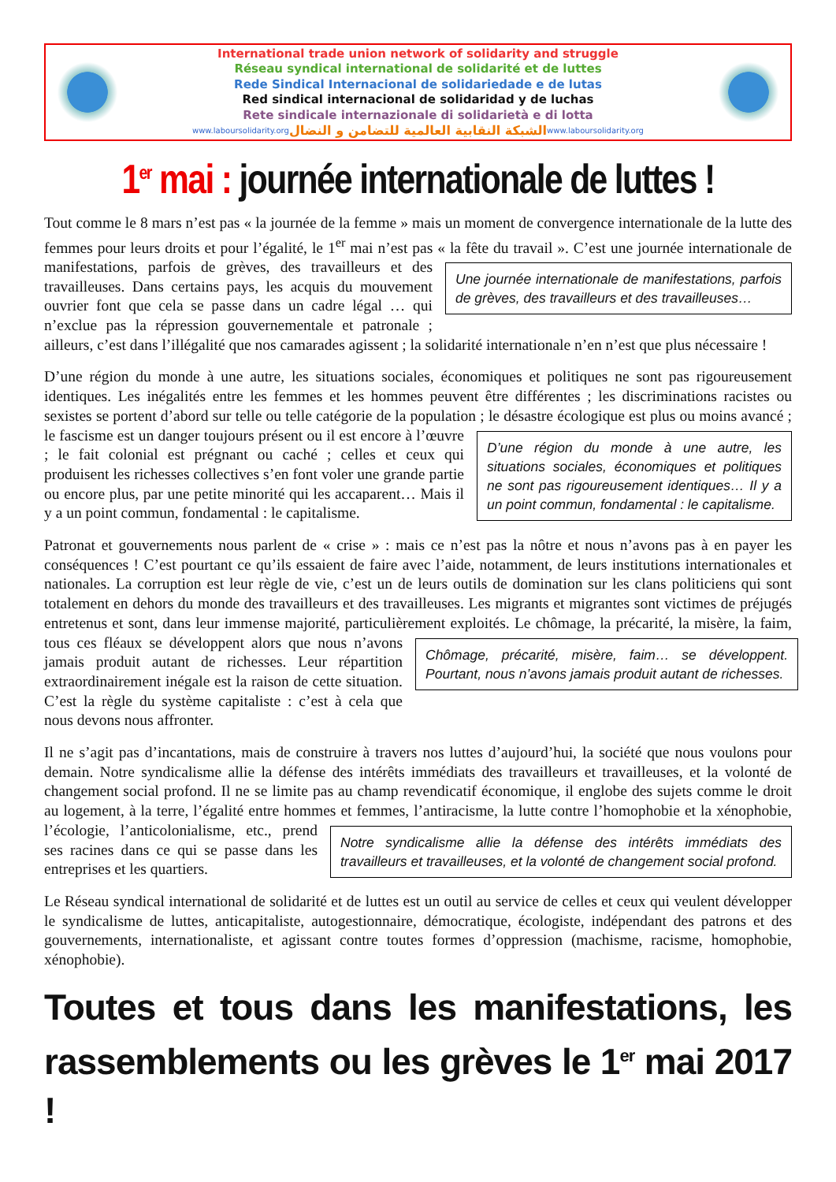International trade union network of solidarity and struggle
Réseau syndical international de solidarité et de luttes
Rede Sindical Internacional de solidariedade e de lutas
Red sindical internacional de solidaridad y de luchas
Rete sindicale internazionale di solidarietà e di lotta
www.laboursolidarity.org الشبكة النقابية العالمية للتضامن و النضال www.laboursolidarity.org
1<sup>er</sup> mai : journée internationale de luttes !
Tout comme le 8 mars n’est pas « la journée de la femme » mais un moment de convergence internationale de la lutte des femmes pour leurs droits et pour l’égalité, le 1<sup>er</sup> mai n’est pas « la fête du travail ». C’est une journée internationale de manifestations, parfois de grèves, des travailleurs et des Une journée internationale de manifestations, parfois de grèves, des travailleurs et des travailleuses… travailleuses. Dans certains pays, les acquis du mouvement ouvrier font que cela se passe dans un cadre légal … qui n’exclue pas la répression gouvernementale et patronale ; ailleurs, c’est dans l’illégalité que nos camarades agissent ; la solidarité internationale n’en n’est que plus nécessaire !
D’une région du monde à une autre, les situations sociales, économiques et politiques ne sont pas rigoureusement identiques. Les inégalités entre les femmes et les hommes peuvent être différentes ; les discriminations racistes ou sexistes se portent d’abord sur telle ou telle catégorie de la population ; le D’une région du monde à une autre, les situations sociales, économiques et politiques ne sont pas rigoureusement identiques… Il y a un point commun, fondamental : le capitalisme. désastre écologique est plus ou moins avancé ; le fascisme est un danger toujours présent ou il est encore à l’œuvre ; le fait colonial est prégnant ou caché ; celles et ceux qui produisent les richesses collectives s’en font voler une grande partie ou encore plus, par une petite minorité qui les accaparent… Mais il y a un point commun, fondamental : le capitalisme.
Patronat et gouvernements nous parlent de « crise » : mais ce n’est pas la nôtre et nous n’avons pas à en payer les conséquences ! C’est pourtant ce qu’ils essaient de faire avec l’aide, notamment, de leurs institutions internationales et nationales. La corruption est leur règle de vie, c’est un de leurs outils de domination sur les clans politiciens qui sont totalement en dehors du monde des travailleurs et des travailleuses. Les migrants et migrantes sont victimes de préjugés entretenus et sont, dans leur immense majorité, particulièrement exploités. Le chômage, la précarité, la misère, la faim, tous ces fléaux se Chômage, précarité, misère, faim… se développent. Pourtant, nous n’avons jamais produit autant de richesses. développent alors que nous n’avons jamais produit autant de richesses. Leur répartition extraordinairement inégale est la raison de cette situation. C’est la règle du système capitaliste : c’est à cela que nous devons nous affronter.
Il ne s’agit pas d’incantations, mais de construire à travers nos luttes d’aujourd’hui, la société que nous voulons pour demain. Notre syndicalisme allie la défense des intérêts immédiats des travailleurs et travailleuses, et la volonté de changement social profond. Il ne se limite pas au champ revendicatif économique, il englobe des sujets comme le droit au logement, à la terre, l’égalité entre hommes et Notre syndicalisme allie la défense des intérêts immédiats des travailleurs et travailleuses, et la volonté de changement social profond. femmes, l’antiracisme, la lutte contre l’homophobie et la xénophobie, l’écologie, l’anticolonialisme, etc., prend ses racines dans ce qui se passe dans les entreprises et les quartiers.
Le Réseau syndical international de solidarité et de luttes est un outil au service de celles et ceux qui veulent développer le syndicalisme de luttes, anticapitaliste, autogestionnaire, démocratique, écologiste, indépendant des patrons et des gouvernements, internationaliste, et agissant contre toutes formes d’oppression (machisme, racisme, homophobie, xénophobie).
Toutes et tous dans les manifestations, les rassemblements ou les grèves le 1<sup>er</sup> mai 2017 !